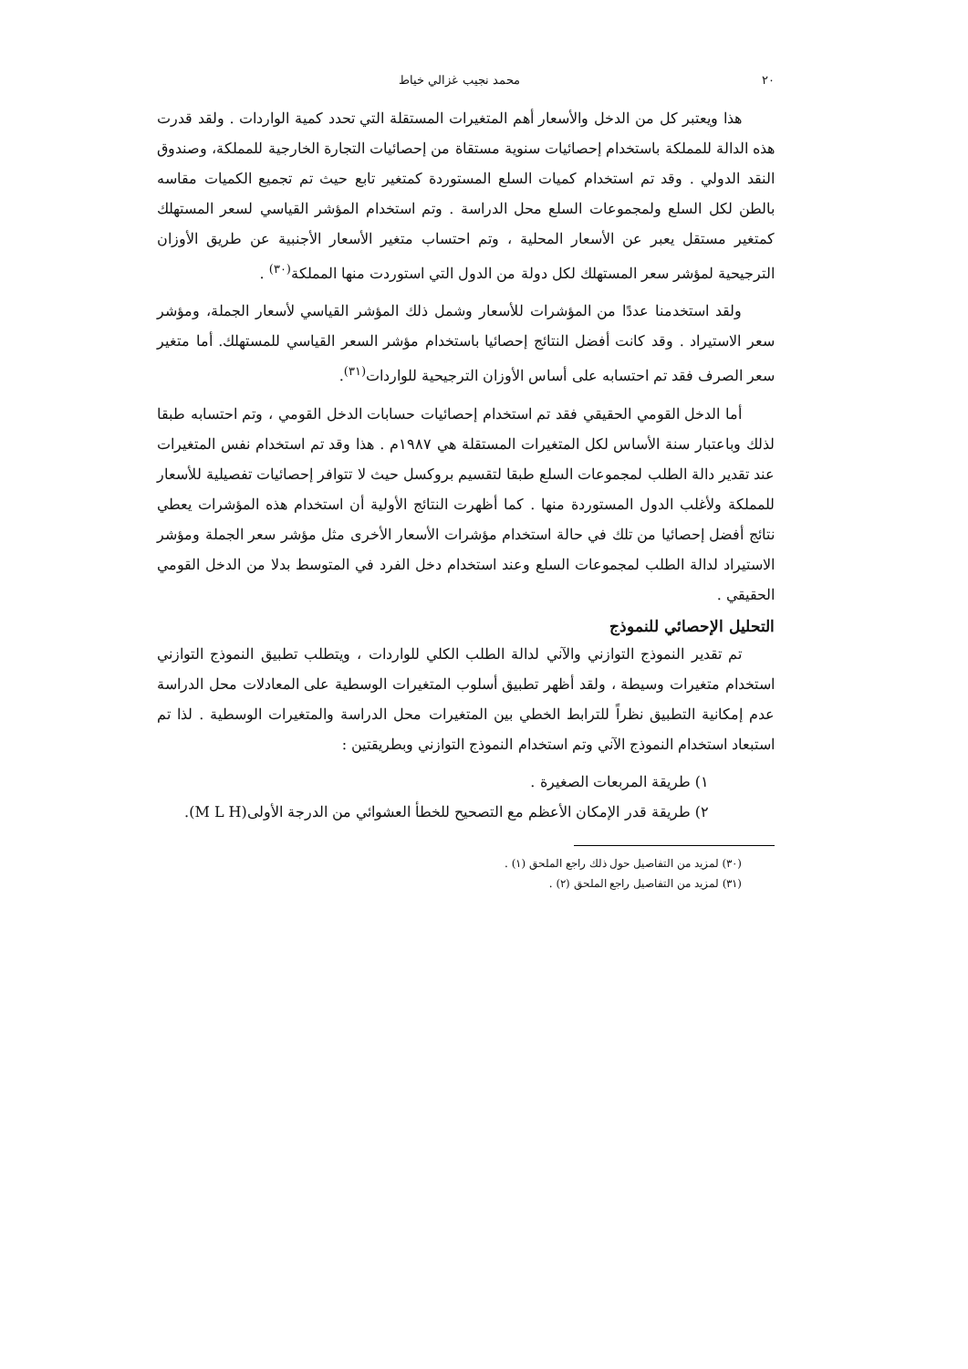٢٠ محمد نجيب غزالي خياط
هذا ويعتبر كل من الدخل والأسعار أهم المتغيرات المستقلة التي تحدد كمية الواردات . ولقد قدرت هذه الدالة للمملكة باستخدام إحصائيات سنوية مستقاة من إحصائيات التجارة الخارجية للمملكة، وصندوق النقد الدولي . وقد تم استخدام كميات السلع المستوردة كمتغير تابع حيث تم تجميع الكميات مقاسه بالطن لكل السلع ولمجموعات السلع محل الدراسة . وتم استخدام المؤشر القياسي لسعر المستهلك كمتغير مستقل يعبر عن الأسعار المحلية ، وتم احتساب متغير الأسعار الأجنبية عن طريق الأوزان الترجيحية لمؤشر سعر المستهلك لكل دولة من الدول التي استوردت منها المملكة<sup>(٣٠)</sup> .
ولقد استخدمنا عددًا من المؤشرات للأسعار وشمل ذلك المؤشر القياسي لأسعار الجملة، ومؤشر سعر الاستيراد . وقد كانت أفضل النتائج إحصائيا باستخدام مؤشر السعر القياسي للمستهلك. أما متغير سعر الصرف فقد تم احتسابه على أساس الأوزان الترجيحية للواردات<sup>(٣١)</sup>.
أما الدخل القومي الحقيقي فقد تم استخدام إحصائيات حسابات الدخل القومي ، وتم احتسابه طبقا لذلك وباعتبار سنة الأساس لكل المتغيرات المستقلة هي ١٩٨٧م . هذا وقد تم استخدام نفس المتغيرات عند تقدير دالة الطلب لمجموعات السلع طبقا لتقسيم بروكسل حيث لا تتوافر إحصائيات تفصيلية للأسعار للمملكة ولأغلب الدول المستوردة منها . كما أظهرت النتائج الأولية أن استخدام هذه المؤشرات يعطي نتائج أفضل إحصائيا من تلك في حالة استخدام مؤشرات الأسعار الأخرى مثل مؤشر سعر الجملة ومؤشر الاستيراد لدالة الطلب لمجموعات السلع وعند استخدام دخل الفرد في المتوسط بدلا من الدخل القومي الحقيقي .
التحليل الإحصائي للنموذج
تم تقدير النموذج التوازني والآني لدالة الطلب الكلي للواردات ، ويتطلب تطبيق النموذج التوازني استخدام متغيرات وسيطة ، ولقد أظهر تطبيق أسلوب المتغيرات الوسطية على المعادلات محل الدراسة عدم إمكانية التطبيق نظراً للترابط الخطي بين المتغيرات محل الدراسة والمتغيرات الوسطية . لذا تم استبعاد استخدام النموذج الآني وتم استخدام النموذج التوازني وبطريقتين :
١) طريقة المربعات الصغيرة .
٢) طريقة قدر الإمكان الأعظم مع التصحيح للخطأ العشوائي من الدرجة الأولى(M L H).
(٣٠) لمزيد من التفاصيل حول ذلك راجع الملحق (١) .
(٣١) لمزيد من التفاصيل راجع الملحق (٢) .